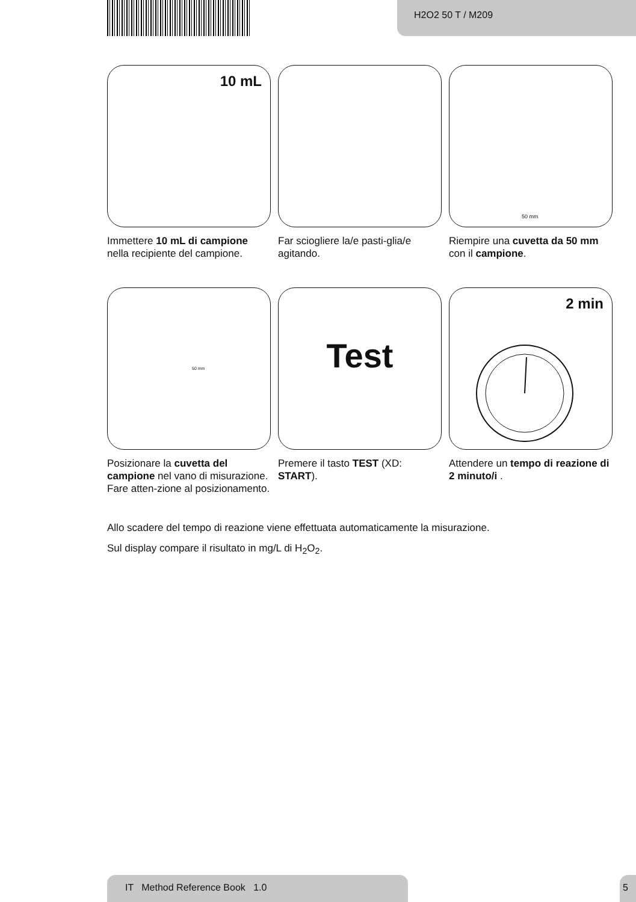H2O2 50 T / M209
10 mL
Immettere 10 mL di campione nella recipiente del campione.
Far sciogliere la/e pasti-glia/e agitando.
50 mm
Riempire una cuvetta da 50 mm con il campione.
50 mm
Posizionare la cuvetta del campione nel vano di misurazione. Fare atten-zione al posizionamento.
Test
Premere il tasto TEST (XD: START).
2 min
Attendere un tempo di reazione di 2 minuto/i .
Allo scadere del tempo di reazione viene effettuata automaticamente la misurazione.
Sul display compare il risultato in mg/L di H<sub>2</sub>O<sub>2</sub>.
IT Method Reference Book 1.0 5